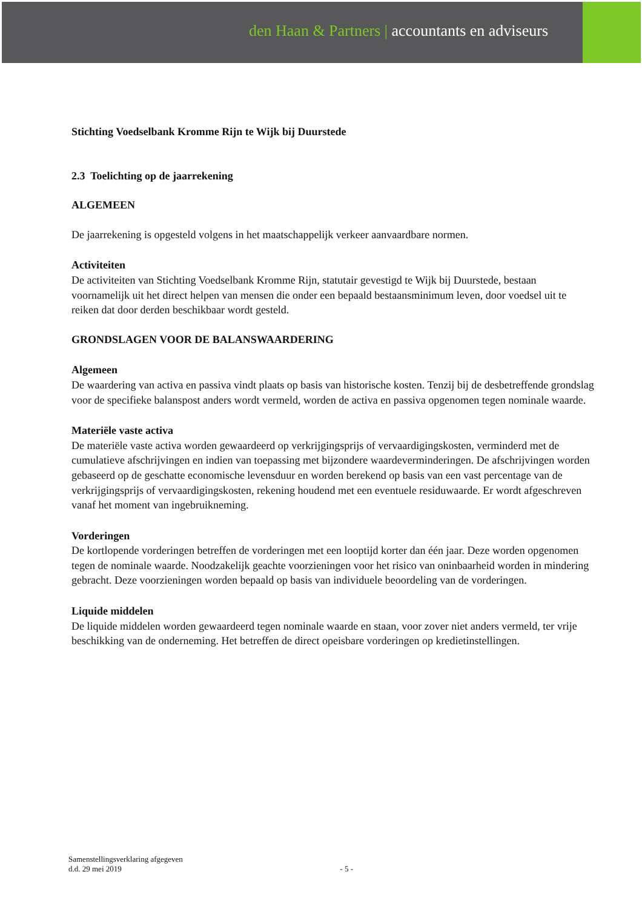den Haan & Partners | accountants en adviseurs
Stichting Voedselbank Kromme Rijn te Wijk bij Duurstede
2.3 Toelichting op de jaarrekening
ALGEMEEN
De jaarrekening is opgesteld volgens in het maatschappelijk verkeer aanvaardbare normen.
Activiteiten
De activiteiten van Stichting Voedselbank Kromme Rijn, statutair gevestigd te Wijk bij Duurstede, bestaan voornamelijk uit het direct helpen van mensen die onder een bepaald bestaansminimum leven, door voedsel uit te reiken dat door derden beschikbaar wordt gesteld.
GRONDSLAGEN VOOR DE BALANSWAARDERING
Algemeen
De waardering van activa en passiva vindt plaats op basis van historische kosten. Tenzij bij de desbetreffende grondslag voor de specifieke balanspost anders wordt vermeld, worden de activa en passiva opgenomen tegen nominale waarde.
Materiële vaste activa
De materiële vaste activa worden gewaardeerd op verkrijgingsprijs of vervaardigingskosten, verminderd met de cumulatieve afschrijvingen en indien van toepassing met bijzondere waardeverminderingen. De afschrijvingen worden gebaseerd op de geschatte economische levensduur en worden berekend op basis van een vast percentage van de verkrijgingsprijs of vervaardigingskosten, rekening houdend met een eventuele residuwaarde. Er wordt afgeschreven vanaf het moment van ingebruikneming.
Vorderingen
De kortlopende vorderingen betreffen de vorderingen met een looptijd korter dan één jaar. Deze worden opgenomen tegen de nominale waarde. Noodzakelijk geachte voorzieningen voor het risico van oninbaarheid worden in mindering gebracht. Deze voorzieningen worden bepaald op basis van individuele beoordeling van de vorderingen.
Liquide middelen
De liquide middelen worden gewaardeerd tegen nominale waarde en staan, voor zover niet anders vermeld, ter vrije beschikking van de onderneming. Het betreffen de direct opeisbare vorderingen op kredietinstellingen.
Samenstellingsverklaring afgegeven
d.d. 29 mei 2019
- 5 -